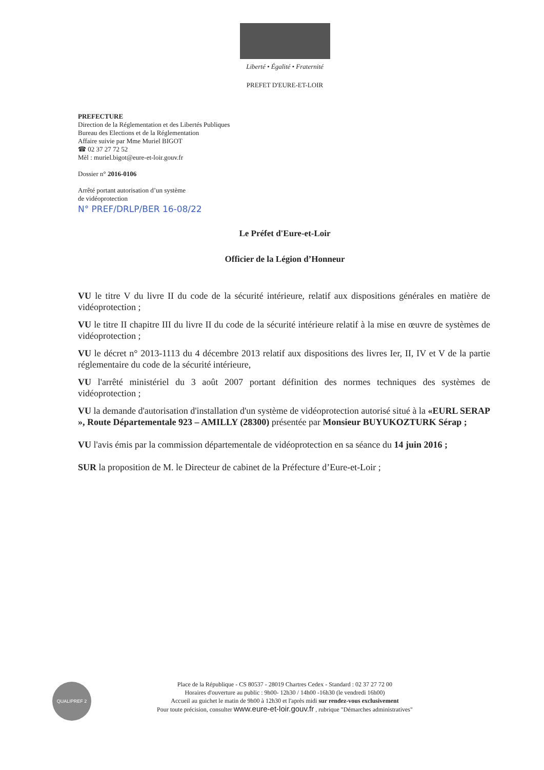Liberté • Égalité • Fraternité
PREFET D'EURE-ET-LOIR
PREFECTURE
Direction de la Réglementation et des Libertés Publiques
Bureau des Elections et de la Réglementation
Affaire suivie par Mme Muriel BIGOT
☎ 02 37 27 72 52
Mèl : muriel.bigot@eure-et-loir.gouv.fr
Dossier n° 2016-0106
Arrêté portant autorisation d’un système
de vidéoprotection
N° PREF/DRLP/BER 16-08/22
Le Préfet d'Eure-et-Loir
Officier de la Légion d’Honneur
VU le titre V du livre II du code de la sécurité intérieure, relatif aux dispositions générales en matière de vidéoprotection ;
VU le titre II chapitre III du livre II du code de la sécurité intérieure relatif à la mise en œuvre de systèmes de vidéoprotection ;
VU le décret n° 2013-1113 du 4 décembre 2013 relatif aux dispositions des livres Ier, II, IV et V de la partie réglementaire du code de la sécurité intérieure,
VU l'arrêté ministériel du 3 août 2007 portant définition des normes techniques des systèmes de vidéoprotection ;
VU la demande d'autorisation d'installation d'un système de vidéoprotection autorisé situé à la «EURL SERAP », Route Départementale 923 – AMILLY (28300) présentée par Monsieur BUYUKOZTURK Sérap ;
VU l'avis émis par la commission départementale de vidéoprotection en sa séance du 14 juin 2016 ;
SUR la proposition de M. le Directeur de cabinet de la Préfecture d’Eure-et-Loir ;
QUALIPREF 2
Place de la République - CS 80537 - 28019 Chartres Cedex - Standard : 02 37 27 72 00
Horaires d'ouverture au public : 9h00- 12h30 / 14h00 -16h30 (le vendredi 16h00)
Accueil au guichet le matin de 9h00 à 12h30 et l'après midi sur rendez-vous exclusivement
Pour toute précision, consulter www.eure-et-loir.gouv.fr , rubrique "Démarches administratives"